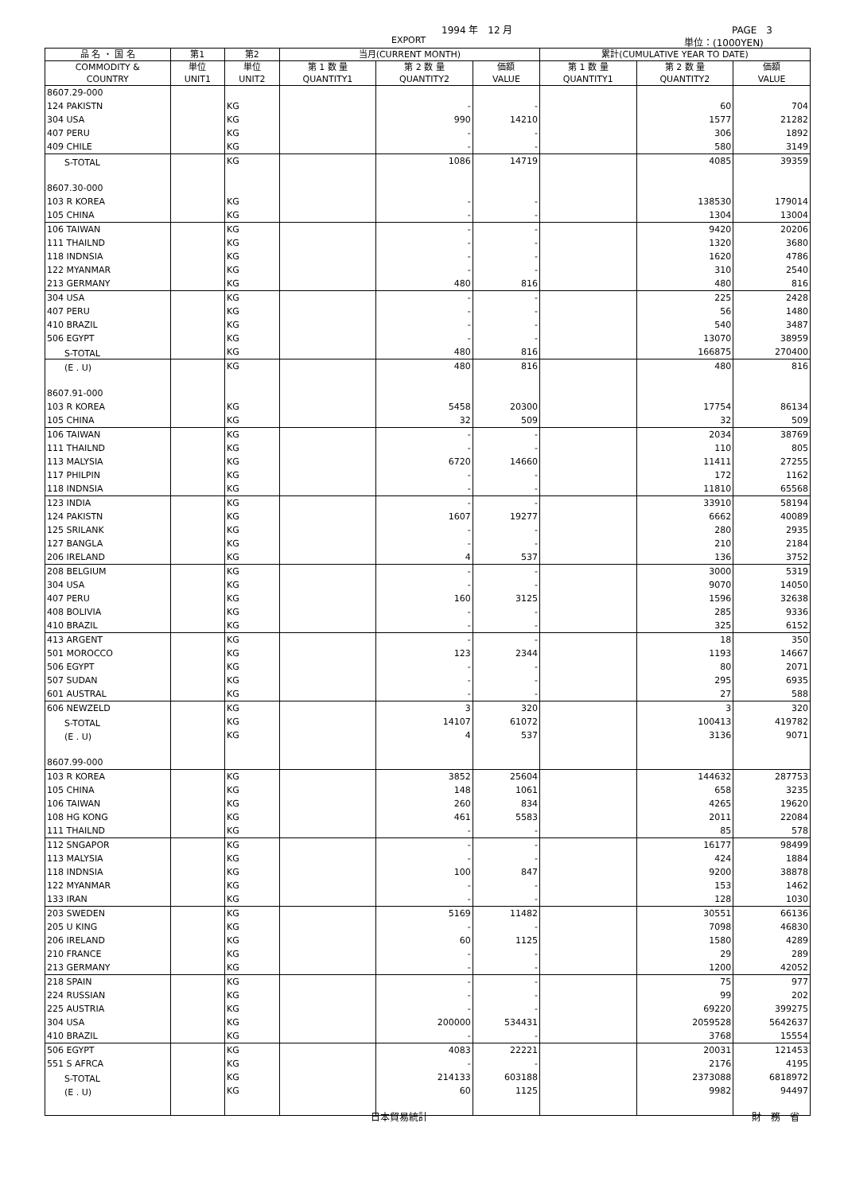1994 年　12 月 PAGE　3
EXPORT 単位：(1000YEN)
| 品 名 ・ 国 名 | 第1 | 第2 | 当月(CURRENT MONTH) | | | 累計(CUMULATIVE YEAR TO DATE) | | |
| --- | --- | --- | --- | --- | --- | --- | --- | --- |
| COMMODITY & COUNTRY | 単位 UNIT1 | 単位 UNIT2 | 第 1 数 量 QUANTITY1 | 第 2 数 量 QUANTITY2 | 価額 VALUE | 第 1 数 量 QUANTITY1 | 第 2 数 量 QUANTITY2 | 価額 VALUE |
| 8607.29-000 | | | | | | | | |
| 124 PAKISTN | | KG | | - | - | | 60 | 704 |
| 304 USA | | KG | | 990 | 14210 | | 1577 | 21282 |
| 407 PERU | | KG | | - | - | | 306 | 1892 |
| 409 CHILE | | KG | | - | - | | 580 | 3149 |
| S-TOTAL | | KG | | 1086 | 14719 | | 4085 | 39359 |
| 8607.30-000 | | | | | | | | |
| 103 R KOREA | | KG | | - | - | | 138530 | 179014 |
| 105 CHINA | | KG | | - | - | | 1304 | 13004 |
| 106 TAIWAN | | KG | | - | - | | 9420 | 20206 |
| 111 THAILND | | KG | | - | - | | 1320 | 3680 |
| 118 INDNSIA | | KG | | - | - | | 1620 | 4786 |
| 122 MYANMAR | | KG | | - | - | | 310 | 2540 |
| 213 GERMANY | | KG | | 480 | 816 | | 480 | 816 |
| 304 USA | | KG | | - | - | | 225 | 2428 |
| 407 PERU | | KG | | - | - | | 56 | 1480 |
| 410 BRAZIL | | KG | | - | - | | 540 | 3487 |
| 506 EGYPT | | KG | | - | - | | 13070 | 38959 |
| S-TOTAL | | KG | | 480 | 816 | | 166875 | 270400 |
| (E . U) | | KG | | 480 | 816 | | 480 | 816 |
| 8607.91-000 | | | | | | | | |
| 103 R KOREA | | KG | | 5458 | 20300 | | 17754 | 86134 |
| 105 CHINA | | KG | | 32 | 509 | | 32 | 509 |
| 106 TAIWAN | | KG | | - | - | | 2034 | 38769 |
| 111 THAILND | | KG | | - | - | | 110 | 805 |
| 113 MALYSIA | | KG | | 6720 | 14660 | | 11411 | 27255 |
| 117 PHILPIN | | KG | | - | - | | 172 | 1162 |
| 118 INDNSIA | | KG | | - | - | | 11810 | 65568 |
| 123 INDIA | | KG | | - | - | | 33910 | 58194 |
| 124 PAKISTN | | KG | | 1607 | 19277 | | 6662 | 40089 |
| 125 SRILANK | | KG | | - | - | | 280 | 2935 |
| 127 BANGLA | | KG | | - | - | | 210 | 2184 |
| 206 IRELAND | | KG | | 4 | 537 | | 136 | 3752 |
| 208 BELGIUM | | KG | | - | - | | 3000 | 5319 |
| 304 USA | | KG | | - | - | | 9070 | 14050 |
| 407 PERU | | KG | | 160 | 3125 | | 1596 | 32638 |
| 408 BOLIVIA | | KG | | - | - | | 285 | 9336 |
| 410 BRAZIL | | KG | | - | - | | 325 | 6152 |
| 413 ARGENT | | KG | | - | - | | 18 | 350 |
| 501 MOROCCO | | KG | | 123 | 2344 | | 1193 | 14667 |
| 506 EGYPT | | KG | | - | - | | 80 | 2071 |
| 507 SUDAN | | KG | | - | - | | 295 | 6935 |
| 601 AUSTRAL | | KG | | - | - | | 27 | 588 |
| 606 NEWZELD | | KG | | 3 | 320 | | 3 | 320 |
| S-TOTAL | | KG | | 14107 | 61072 | | 100413 | 419782 |
| (E . U) | | KG | | 4 | 537 | | 3136 | 9071 |
| 8607.99-000 | | | | | | | | |
| 103 R KOREA | | KG | | 3852 | 25604 | | 144632 | 287753 |
| 105 CHINA | | KG | | 148 | 1061 | | 658 | 3235 |
| 106 TAIWAN | | KG | | 260 | 834 | | 4265 | 19620 |
| 108 HG KONG | | KG | | 461 | 5583 | | 2011 | 22084 |
| 111 THAILND | | KG | | - | - | | 85 | 578 |
| 112 SNGAPOR | | KG | | - | - | | 16177 | 98499 |
| 113 MALYSIA | | KG | | - | - | | 424 | 1884 |
| 118 INDNSIA | | KG | | 100 | 847 | | 9200 | 38878 |
| 122 MYANMAR | | KG | | - | - | | 153 | 1462 |
| 133 IRAN | | KG | | - | - | | 128 | 1030 |
| 203 SWEDEN | | KG | | 5169 | 11482 | | 30551 | 66136 |
| 205 U KING | | KG | | - | - | | 7098 | 46830 |
| 206 IRELAND | | KG | | 60 | 1125 | | 1580 | 4289 |
| 210 FRANCE | | KG | | - | - | | 29 | 289 |
| 213 GERMANY | | KG | | - | - | | 1200 | 42052 |
| 218 SPAIN | | KG | | - | - | | 75 | 977 |
| 224 RUSSIAN | | KG | | - | - | | 99 | 202 |
| 225 AUSTRIA | | KG | | - | - | | 69220 | 399275 |
| 304 USA | | KG | | 200000 | 534431 | | 2059528 | 5642637 |
| 410 BRAZIL | | KG | | - | - | | 3768 | 15554 |
| 506 EGYPT | | KG | | 4083 | 22221 | | 20031 | 121453 |
| 551 S AFRCA | | KG | | - | - | | 2176 | 4195 |
| S-TOTAL | | KG | | 214133 | 603188 | | 2373088 | 6818972 |
| (E . U) | | KG | | 60 | 1125 | | 9982 | 94497 |
日本貿易統計 財　務　省